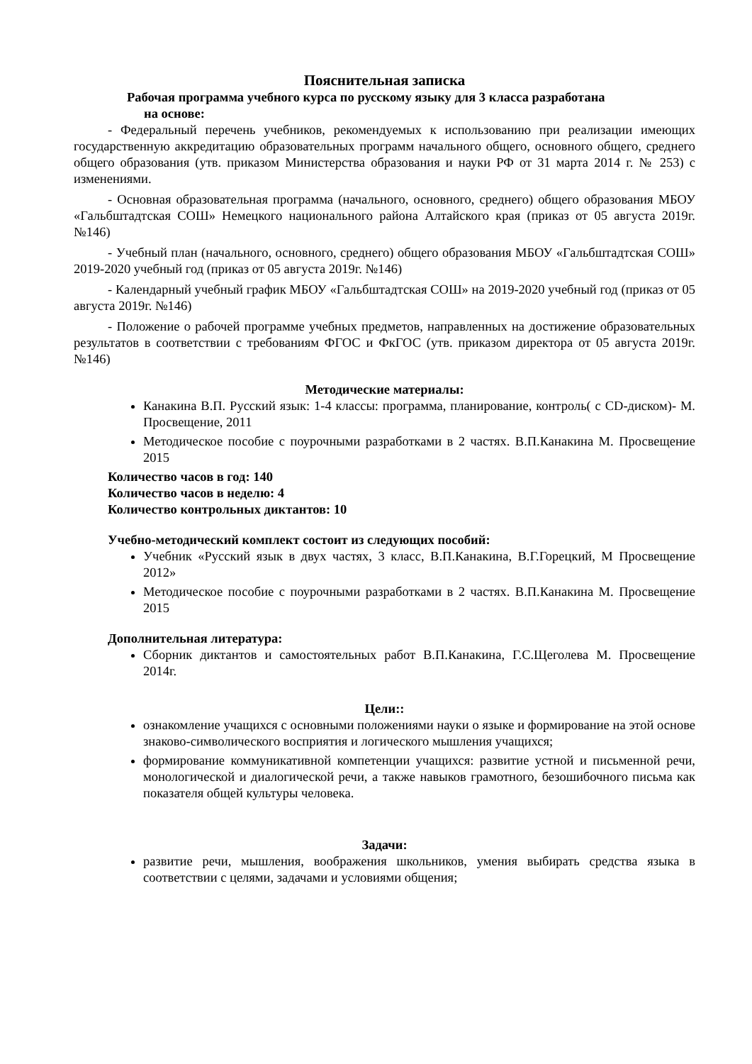Пояснительная записка
Рабочая программа учебного курса по русскому языку для 3 класса разработана
на основе:
- Федеральный перечень учебников, рекомендуемых к использованию при реализации имеющих государственную аккредитацию образовательных программ начального общего, основного общего, среднего общего образования (утв. приказом Министерства образования и науки РФ от 31 марта 2014 г. № 253) с изменениями.
- Основная образовательная программа (начального, основного, среднего) общего образования МБОУ «Гальбштадтская СОШ» Немецкого национального района Алтайского края (приказ от 05 августа 2019г. №146)
- Учебный план (начального, основного, среднего) общего образования МБОУ «Гальбштадтская СОШ» 2019-2020 учебный год (приказ от 05 августа 2019г. №146)
- Календарный учебный график МБОУ «Гальбштадтская СОШ» на 2019-2020 учебный год (приказ от 05 августа 2019г. №146)
- Положение о рабочей программе учебных предметов, направленных на достижение образовательных результатов в соответствии с требованиям ФГОС и ФкГОС (утв. приказом директора от 05 августа 2019г. №146)
Методические материалы:
Канакина В.П. Русский язык: 1-4 классы: программа, планирование, контроль( с CD-диском)- М. Просвещение, 2011
Методическое пособие с поурочными разработками в 2 частях. В.П.Канакина М. Просвещение 2015
Количество часов в год: 140
Количество часов в неделю: 4
Количество контрольных диктантов: 10
Учебно-методический комплект состоит из следующих пособий:
Учебник «Русский язык в двух частях, 3 класс, В.П.Канакина, В.Г.Горецкий, М Просвещение 2012»
Методическое пособие с поурочными разработками в 2 частях. В.П.Канакина М. Просвещение 2015
Дополнительная литература:
Сборник диктантов и самостоятельных работ В.П.Канакина, Г.С.Щеголева М. Просвещение 2014г.
Цели::
ознакомление учащихся с основными положениями науки о языке и формирование на этой основе знаково-символического восприятия и логического мышления учащихся;
формирование коммуникативной компетенции учащихся: развитие устной и письменной речи, монологической и диалогической речи, а также навыков грамотного, безошибочного письма как показателя общей культуры человека.
Задачи:
развитие речи, мышления, воображения школьников, умения выбирать средства языка в соответствии с целями, задачами и условиями общения;